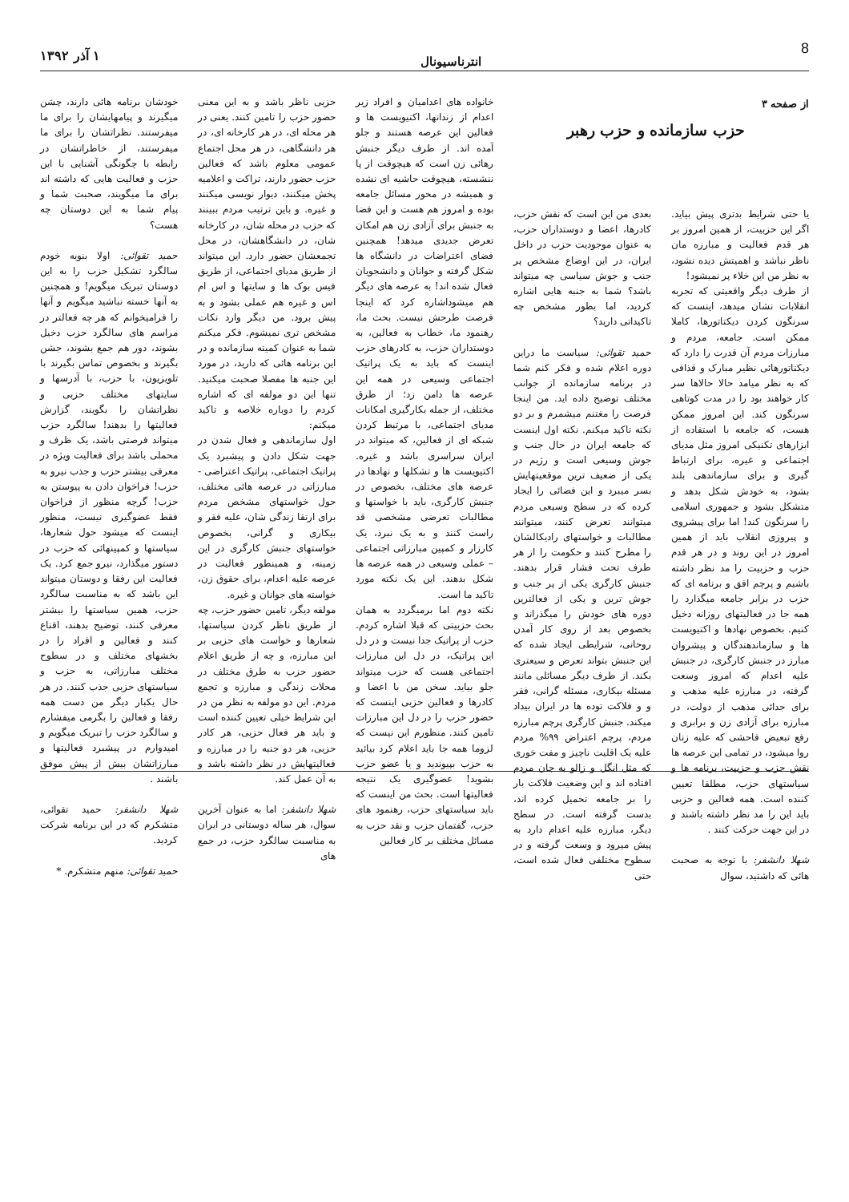8 انترناسیونال ۱ آذر ۱۳۹۲
از صفحه ۳
حزب سازمانده و حزب رهبر
یا حتی شرایط بدتری پیش بیاید. اگر این حزبیت، از همین امروز بر هر قدم فعالیت و مبارزه مان ناظر نباشد و اهمیتش دیده نشود، به نظر من این خلاء پر نمیشود!
از طرف دیگر واقعیتی که تجربه انقلابات نشان میدهد، اینست که سرنگون کردن دیکتاتورها، کاملا ممکن است. جامعه، مردم و مبارزات مردم آن قدرت را دارد که دیکتاتورهائی نظیر مبارک و قذافی که به نظر میامد حالا حالاها سر کار خواهند بود را در مدت کوتاهی سرنگون کند. این امروز ممکن هست، که جامعه با استفاده از ابزارهای تکنیکی امروز مثل مدیای اجتماعی و غیره، برای ارتباط گیری و برای سازماندهی بلند بشود، به خودش شکل بدهد و متشکل بشود و جمهوری اسلامی را سرنگون کند! اما برای پیشروی و پیروزی انقلاب باید از همین امروز در این روند و در هر قدم حزب و حزبیت را مد نظر داشته باشیم و پرچم افق و برنامه ای که حزب در برابر جامعه میگذارد را همه جا در فعالیتهای روزانه دخیل کنیم. بخصوص نهادها و اکتیویست ها و سازماندهندگان و پیشروان مبارز در جنبش کارگری، در جنبش علیه اعدام که امروز وسعت گرفته، در مبارزه علیه مذهب و برای جدائی مذهب از دولت، در مبارزه برای آزادی زن و برابری و رفع تبعیض فاحشی که علیه زنان روا میشود، در تمامی این عرصه ها نقش حزب و حزبیت، برنامه ها و سیاستهای حزب، مطلقا تعیین کننده است. همه فعالین و حزبی باید این را مد نظر داشته باشند و در این جهت حرکت کنند .
شهلا دانشفر: با توجه به صحبت هائی که داشتید، سوال
بعدی من این است که نقش حزب، کادرها، اعضا و دوستداران حزب، به عنوان موجودیت حزب در داخل ایران، در این اوضاع مشخص پر جنب و جوش سیاسی چه میتواند باشد؟ شما به جنبه هایی اشاره کردید، اما بطور مشخص چه تاکیداتی دارید؟
حمید تقوائی: سیاست ما دراین دوره اعلام شده و فکر کنم شما در برنامه سازمانده از جوانب مختلف توضیح داده اید. من اینجا فرصت را مغتنم میشمرم و بر دو نکته تاکید میکنم. نکته اول اینست که جامعه ایران در حال جنب و جوش وسیعی است و رژیم در یکی از ضعیف ترین موقعیتهایش بسر میبرد و این فضائی را ایجاد کرده که در سطح وسیعی مردم میتوانند تعرض کنند، میتوانند مطالبات و خواستهای رادیکالشان را مطرح کنند و حکومت را از هر طرف تحت فشار قرار بدهند. جنبش کارگری یکی از پر جنب و جوش ترین و یکی از فعالترین دوره های خودش را میگذراند و بخصوص بعد از روی کار آمدن روحانی، شرایطی ایجاد شده که این جنبش بتواند تعرض و سیعتری بکند. از طرف دیگر مسائلی مانند مسئله بیکاری، مسئله گرانی، فقر و و فلاکت توده ها در ایران بیداد میکند. جنبش کارگری پرچم مبارزه مردم، پرچم اعتراض ۹۹% مردم علیه یک اقلیت ناچیز و مفت خوری که مثل انگل و زالو به جان مردم افتاده اند و این وضعیت فلاکت بار را بر جامعه تحمیل کرده اند، بدست گرفته است. در سطح دیگر، مبارزه علیه اعدام دارد به پیش میرود و وسعت گرفته و در سطوح مختلفی فعال شده است، حتی
خانواده های اعدامیان و افراد زیر اعدام از زندانها، اکتیویست ها و فعالین این عرصه هستند و جلو آمده اند. از طرف دیگر جنبش رهائی زن است که هیچوقت از پا ننشسته، هیچوقت حاشیه ای نشده و همیشه در محور مسائل جامعه بوده و امروز هم هست و این فضا به جنبش برای آزادی زن هم امکان تعرض جدیدی میدهد! همچنین فضای اعتراضات در دانشگاه ها شکل گرفته و جوانان و دانشجویان فعال شده اند! به عرصه های دیگر هم میشوداشاره کرد که اینجا فرصت طرحش نیست. بحث ما، رهنمود ما، خطاب به فعالین، به دوستداران حزب، به کادرهای حزب اینست که باید به یک پراتیک اجتماعی وسیعی در همه این عرصه ها دامن زد؛ از طرق مختلف، از جمله بکارگیری امکانات مدیای اجتماعی، با مرتبط کردن شبکه ای از فعالین، که میتواند در ایران سراسری باشد و غیره. اکتیویست ها و تشکلها و نهادها در عرصه های مختلف، بخصوص در جنبش کارگری، باید با خواستها و مطالبات تعرضی مشخصی قد راست کنند و به یک نبرد، یک کارزار و کمپین مبارزاتی اجتماعی – عملی وسیعی در همه عرصه ها شکل بدهند. این یک نکته مورد تاکید ما است.
نکته دوم اما برمیگردد به همان بحث حزبیتی که قبلا اشاره کردم. حزب از پراتیک جدا نیست و در دل این پراتیک، در دل این مبارزات اجتماعی هست که حزب میتواند جلو بیاید. سخن من با اعضا و کادرها و فعالین حزبی اینست که حضور حزب را در دل این مبارزات تامین کنند. منظورم این نیست که لزوما همه جا باید اعلام کرد بیائید به حزب بپیوندید و یا عضو حزب بشوید! عضوگیری یک نتیجه فعالیتها است. بحث من اینست که باید سیاستهای حزب، رهنمود های حزب، گفتمان حزب و نقد حزب به مسائل مختلف بر کار فعالین
حزبی ناظر باشد و به این معنی حضور حزب را تامین کنند. یعنی در هر محله ای، در هر کارخانه ای، در هر دانشگاهی، در هر محل اجتماع عمومی معلوم باشد که فعالین حزب حضور دارند، تراکت و اعلامیه پخش میکنند، دیوار نویسی میکنند و غیره. و باین ترتیب مردم ببینند که حزب در محله شان، در کارخانه شان، در دانشگاهشان، در محل تجمعشان حضور دارد. این میتواند از طریق مدیای اجتماعی، از طریق فیس بوک ها و سایتها و اس ام اس و غیره هم عملی بشود و به پیش برود. من دیگر وارد نکات مشخص تری نمیشوم. فکر میکنم شما به عنوان کمیته سازمانده و در این برنامه هائی که دارید، در مورد این جنبه ها مفصلا صحبت میکنید. تنها این دو مولفه ای که اشاره کردم را دوباره خلاصه و تاکید میکنم:
اول سازماندهی و فعال شدن در جهت شکل دادن و پیشبرد یک پراتیک اجتماعی، پراتیک اعتراضی - مبارزاتی در عرصه هائی مختلف، حول خواستهای مشخص مردم برای ارتقا زندگی شان، علیه فقر و بیکاری و گرانی، بخصوص خواستهای جنبش کارگری در این زمینه، و همینطور فعالیت در عرصه علیه اعدام، برای حقوق زن، خواسته های جوانان و غیره.
مولفه دیگر، تامین حضور حزب، چه از طریق ناظر کردن سیاستها، شعارها و خواست های حزبی بر این مبارزه، و چه از طریق اعلام حضور حزب به طرق مختلف در محلات زندگی و مبارزه و تجمع مردم. این دو مولفه به نظر من در این شرایط خیلی تعیین کننده است و باید هر فعال حزبی، هر کادر حزبی، هر دو جنبه را در مبارزه و فعالیتهایش در نظر داشته باشد و به آن عمل کند.
شهلا دانشفر: اما به عنوان آخرین سوال، هر ساله دوستانی در ایران به مناسبت سالگرد حزب، در جمع های
خودشان برنامه هائی دارند، چشن میگیرند و پیامهایشان را برای ما میفرستند. نظراتشان را برای ما میفرستند، از خاطراتشان در رابطه با چگونگی آشنایی با این حزب و فعالیت هایی که داشته اند برای ما میگویند، صحبت شما و پیام شما به این دوستان چه هست؟
حمید تقوائی: اولا بنوبه خودم سالگرد تشکیل حزب را به این دوستان تبریک میگویم! و همچنین به آنها خسته نباشید میگویم و آنها را فرامیخوانم که هر چه فعالتر در مراسم های سالگرد حزب دخیل بشوند، دور هم جمع بشوند، جشن بگیرند و بخصوص تماس بگیرند با تلویزیون، با حزب، با آدرسها و سایتهای مختلف حزبی و نظراتشان را بگویند، گزارش فعالیتها را بدهند! سالگرد حزب میتواند فرصتی باشد، یک ظرف و محملی باشد برای فعالیت ویژه در معرفی بیشتر حزب و جذب نیرو به حزب! فراخوان دادن به پیوستن به حزب! گرچه منظور از فراخوان فقط عضوگیری نیست، منظور اینست که میشود حول شعارها، سیاستها و کمپینهائی که حزب در دستور میگذارد، نیرو جمع کرد. یک فعالیت این رفقا و دوستان میتواند این باشد که به مناسبت سالگرد حزب، همین سیاستها را بیشتر معرفی کنند، توضیح بدهند، اقناع کنند و فعالین و افراد را در بخشهای مختلف و در سطوح مختلف مبارزاتی، به حزب و سیاستهای حزبی جذب کنند. در هر حال یکبار دیگر من دست همه رفقا و فعالین را بگرمی میفشارم و سالگرد حزب را تبریک میگویم و امیدوارم در پیشبرد فعالیتها و مبارزاتشان بیش از پیش موفق باشند .
شهلا دانشفر: حمید تقوائی، متشکرم که در این برنامه شرکت کردید.
حمید تقوائی: منهم متشکرم. *